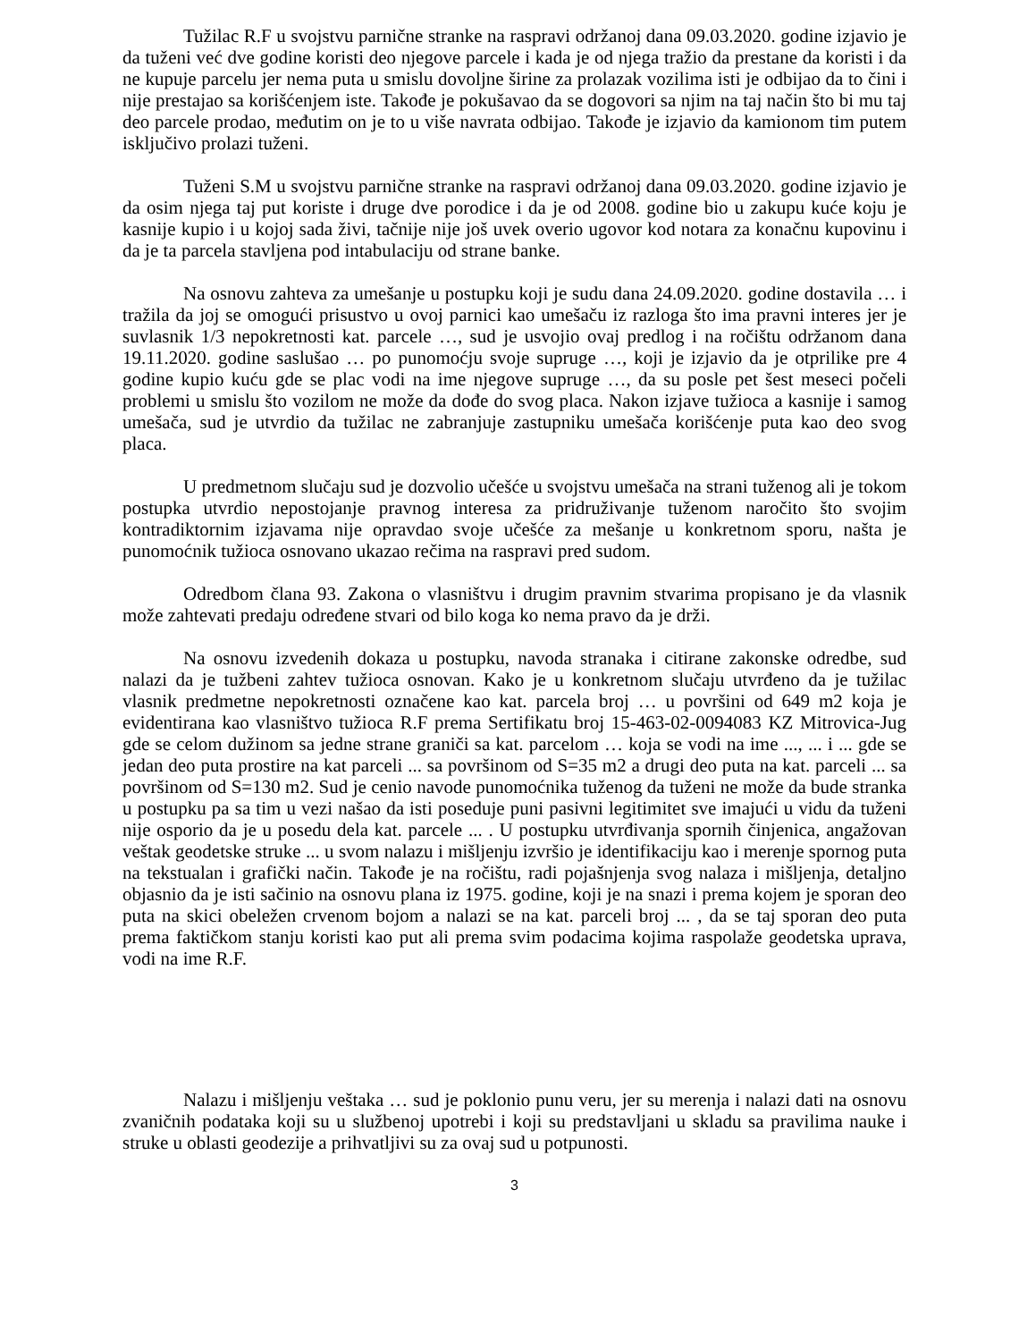Tužilac R.F u svojstvu parnične stranke na raspravi održanoj dana 09.03.2020. godine izjavio je da tuženi već dve godine koristi deo njegove parcele i kada je od njega tražio da prestane da koristi i da ne kupuje parcelu jer nema puta u smislu dovoljne širine za prolazak vozilima isti je odbijao da to čini i nije prestajao sa korišćenjem iste. Takođe je pokušavao da se dogovori sa njim na taj način što bi mu taj deo parcele prodao, međutim on je to u više navrata odbijao. Takođe je izjavio da kamionom tim putem isključivo prolazi tuženi.
Tuženi S.M u svojstvu parnične stranke na raspravi održanoj dana 09.03.2020. godine izjavio je da osim njega taj put koriste i druge dve porodice i da je od 2008. godine bio u zakupu kuće koju je kasnije kupio i u kojoj sada živi, tačnije nije još uvek overio ugovor kod notara za konačnu kupovinu i da je ta parcela stavljena pod intabulaciju od strane banke.
Na osnovu zahteva za umešanje u postupku koji je sudu dana 24.09.2020. godine dostavila … i tražila da joj se omogući prisustvo u ovoj parnici kao umešaču iz razloga što ima pravni interes jer je suvlasnik 1/3 nepokretnosti kat. parcele …, sud je usvojio ovaj predlog i na ročištu održanom dana 19.11.2020. godine saslušao … po punomoćju svoje supruge …, koji je izjavio da je otprilike pre 4 godine kupio kuću gde se plac vodi na ime njegove supruge …, da su posle pet šest meseci počeli problemi u smislu što vozilom ne može da dođe do svog placa. Nakon izjave tužioca a kasnije i samog umešača, sud je utvrdio da tužilac ne zabranjuje zastupniku umešača korišćenje puta kao deo svog placa.
U predmetnom slučaju sud je dozvolio učešće u svojstvu umešača na strani tuženog ali je tokom postupka utvrdio nepostojanje pravnog interesa za pridruživanje tuženom naročito što svojim kontradiktornim izjavama nije opravdao svoje učešće za mešanje u konkretnom sporu, našta je punomoćnik tužioca osnovano ukazao rečima na raspravi pred sudom.
Odredbom člana 93. Zakona o vlasništvu i drugim pravnim stvarima propisano je da vlasnik može zahtevati predaju određene stvari od bilo koga ko nema pravo da je drži.
Na osnovu izvedenih dokaza u postupku, navoda stranaka i citirane zakonske odredbe, sud nalazi da je tužbeni zahtev tužioca osnovan. Kako je u konkretnom slučaju utvrđeno da je tužilac vlasnik predmetne nepokretnosti označene kao kat. parcela broj … u površini od 649 m2 koja je evidentirana kao vlasništvo tužioca R.F prema Sertifikatu broj 15-463-02-0094083 KZ Mitrovica-Jug gde se celom dužinom sa jedne strane graniči sa kat. parcelom … koja se vodi na ime ..., ... i ... gde se jedan deo puta prostire na kat parceli ... sa površinom od S=35 m2 a drugi deo puta na kat. parceli ... sa površinom od S=130 m2. Sud je cenio navode punomoćnika tuženog da tuženi ne može da bude stranka u postupku pa sa tim u vezi našao da isti poseduje puni pasivni legitimitet sve imajući u vidu da tuženi nije osporio da je u posedu dela kat. parcele ... . U postupku utvrđivanja spornih činjenica, angažovan veštak geodetske struke ... u svom nalazu i mišljenju izvršio je identifikaciju kao i merenje spornog puta na tekstualan i grafički način. Takođe je na ročištu, radi pojašnjenja svog nalaza i mišljenja, detaljno objasnio da je isti sačinio na osnovu plana iz 1975. godine, koji je na snazi i prema kojem je sporan deo puta na skici obeležen crvenom bojom a nalazi se na kat. parceli broj ... , da se taj sporan deo puta prema faktičkom stanju koristi kao put ali prema svim podacima kojima raspolaže geodetska uprava, vodi na ime R.F.
Nalazu i mišljenju veštaka … sud je poklonio punu veru, jer su merenja i nalazi dati na osnovu zvaničnih podataka koji su u službenoj upotrebi i koji su predstavljani u skladu sa pravilima nauke i struke u oblasti geodezije a prihvatljivi su za ovaj sud u potpunosti.
3